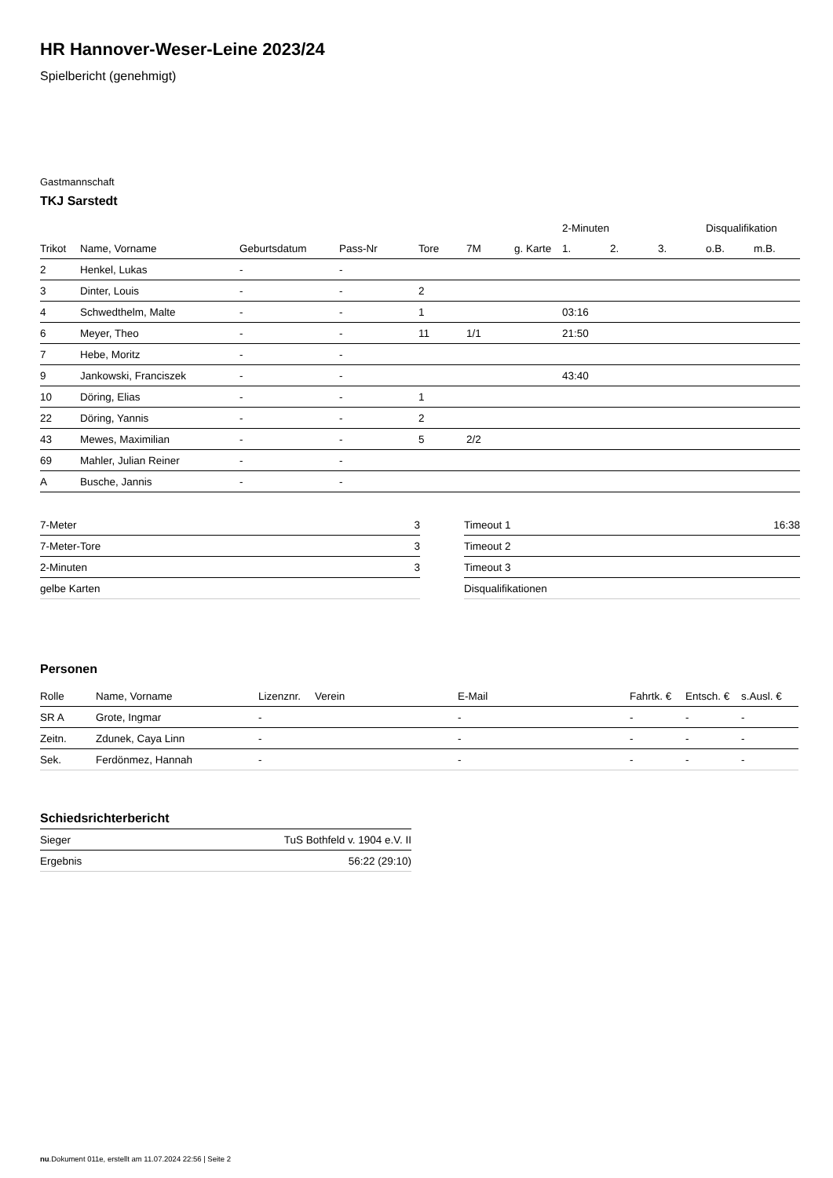HR Hannover-Weser-Leine 2023/24
Spielbericht (genehmigt)
Gastmannschaft
TKJ Sarstedt
| | | | | | | | 2-Minuten | | | Disqualifikation | |
| --- | --- | --- | --- | --- | --- | --- | --- | --- | --- | --- | --- |
| Trikot | Name, Vorname | Geburtsdatum | Pass-Nr | Tore | 7M | g. Karte | 1. | 2. | 3. | o.B. | m.B. |
| 2 | Henkel, Lukas | - | - | | | | | | | | |
| 3 | Dinter, Louis | - | - | 2 | | | | | | | |
| 4 | Schwedthelm, Malte | - | - | 1 | | | 03:16 | | | | |
| 6 | Meyer, Theo | - | - | 11 | 1/1 | | 21:50 | | | | |
| 7 | Hebe, Moritz | - | - | | | | | | | | |
| 9 | Jankowski, Franciszek | - | - | | | | 43:40 | | | | |
| 10 | Döring, Elias | - | - | 1 | | | | | | | |
| 22 | Döring, Yannis | - | - | 2 | | | | | | | |
| 43 | Mewes, Maximilian | - | - | 5 | 2/2 | | | | | | |
| 69 | Mahler, Julian Reiner | - | - | | | | | | | | |
| A | Busche, Jannis | - | - | | | | | | | | |
| 7-Meter | 3 |
| 7-Meter-Tore | 3 |
| 2-Minuten | 3 |
| gelbe Karten | |
| Timeout 1 | 16:38 |
| Timeout 2 | |
| Timeout 3 | |
| Disqualifikationen | |
Personen
| Rolle | Name, Vorname | Lizenznr. | Verein | E-Mail | Fahrtk. € | Entsch. € | s.Ausl. € |
| --- | --- | --- | --- | --- | --- | --- | --- |
| SR A | Grote, Ingmar | - | | - | - | - | - |
| Zeitn. | Zdunek, Caya Linn | - | | - | - | - | - |
| Sek. | Ferdönmez, Hannah | - | | - | - | - | - |
Schiedsrichterbericht
| Sieger | TuS Bothfeld v. 1904 e.V. II |
| Ergebnis | 56:22 (29:10) |
nu.Dokument 011e, erstellt am 11.07.2024 22:56 | Seite 2